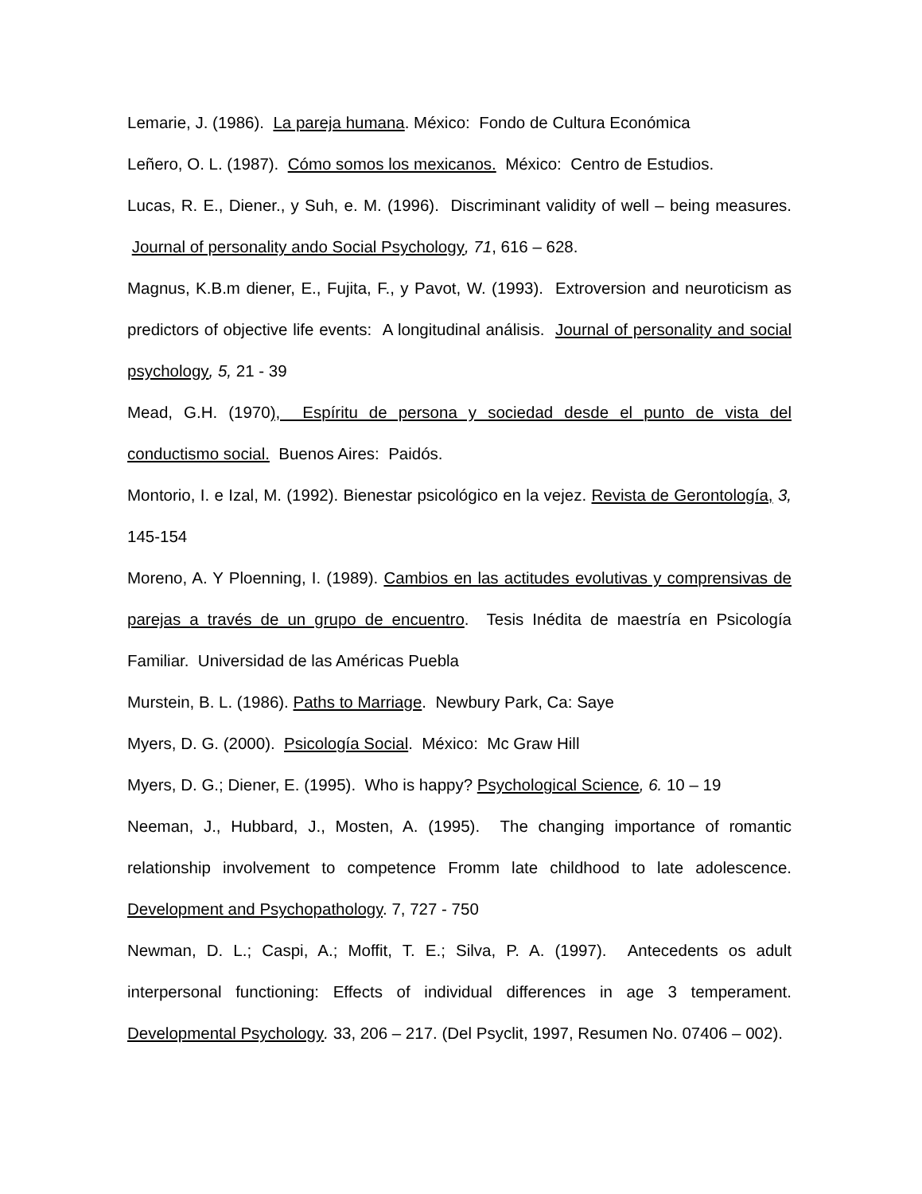Lemarie, J. (1986). La pareja humana. México: Fondo de Cultura Económica
Leñero, O. L. (1987). Cómo somos los mexicanos. México: Centro de Estudios.
Lucas, R. E., Diener., y Suh, e. M. (1996). Discriminant validity of well – being measures. Journal of personality ando Social Psychology, 71, 616 – 628.
Magnus, K.B.m diener, E., Fujita, F., y Pavot, W. (1993). Extroversion and neuroticism as predictors of objective life events: A longitudinal análisis. Journal of personality and social psychology, 5, 21 - 39
Mead, G.H. (1970), Espíritu de persona y sociedad desde el punto de vista del conductismo social. Buenos Aires: Paidós.
Montorio, I. e Izal, M. (1992). Bienestar psicológico en la vejez. Revista de Gerontología, 3, 145-154
Moreno, A. Y Ploenning, I. (1989). Cambios en las actitudes evolutivas y comprensivas de parejas a través de un grupo de encuentro. Tesis Inédita de maestría en Psicología Familiar. Universidad de las Américas Puebla
Murstein, B. L. (1986). Paths to Marriage. Newbury Park, Ca: Saye
Myers, D. G. (2000). Psicología Social. México: Mc Graw Hill
Myers, D. G.; Diener, E. (1995). Who is happy? Psychological Science, 6. 10 – 19
Neeman, J., Hubbard, J., Mosten, A. (1995). The changing importance of romantic relationship involvement to competence Fromm late childhood to late adolescence. Development and Psychopathology. 7, 727 - 750
Newman, D. L.; Caspi, A.; Moffit, T. E.; Silva, P. A. (1997). Antecedents os adult interpersonal functioning: Effects of individual differences in age 3 temperament. Developmental Psychology. 33, 206 – 217. (Del Psyclit, 1997, Resumen No. 07406 – 002).